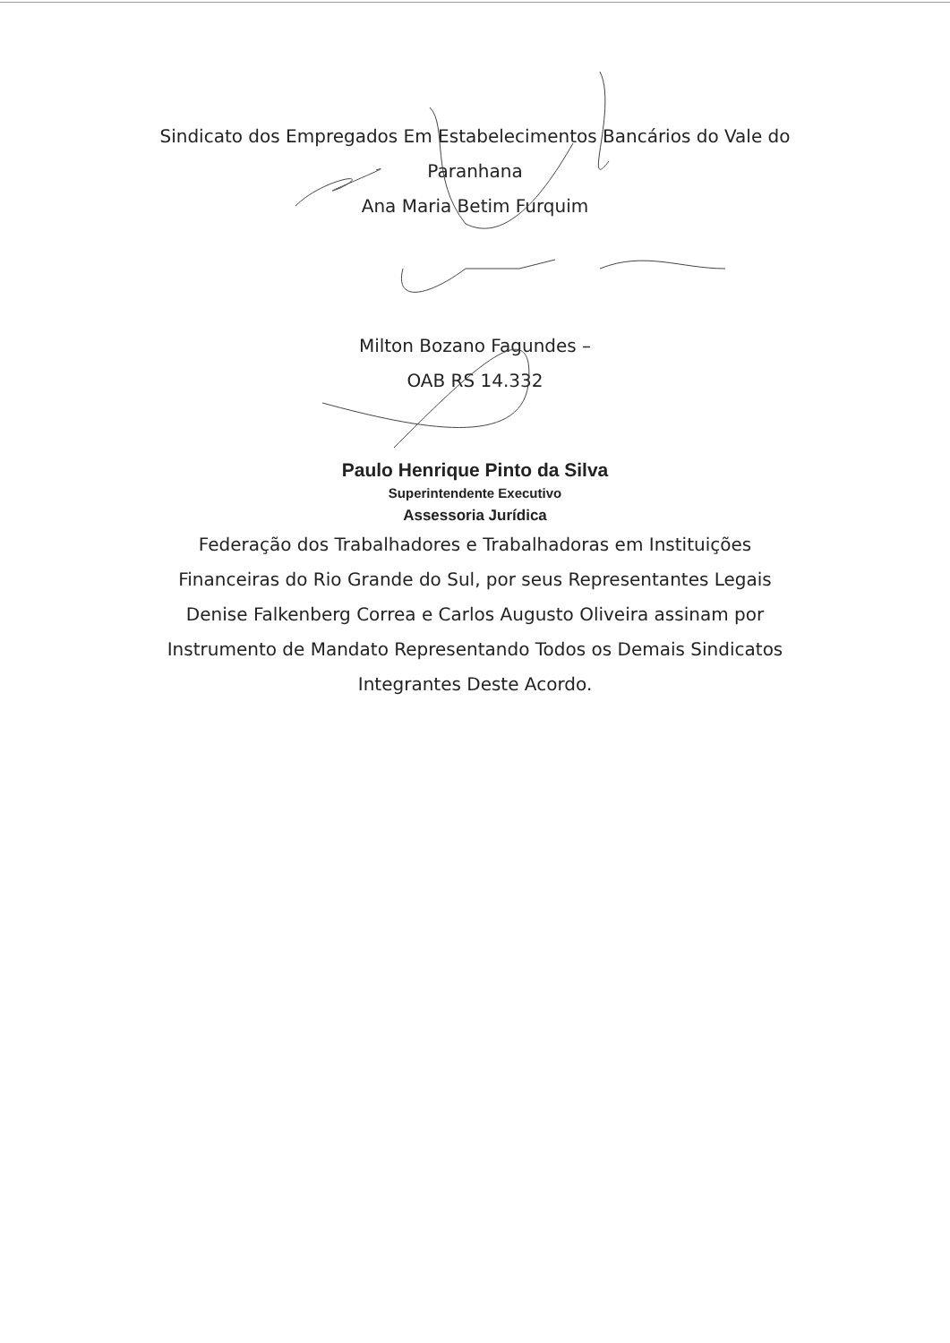Sindicato dos Empregados Em Estabelecimentos Bancários do Vale do
Paranhana
Ana Maria Betim Furquim
Milton Bozano Fagundes –
OAB RS 14.332
Paulo Henrique Pinto da Silva
Superintendente Executivo
Assessoria Jurídica
Federação dos Trabalhadores e Trabalhadoras em Instituições
Financeiras do Rio Grande do Sul, por seus Representantes Legais
Denise Falkenberg Correa e Carlos Augusto Oliveira assinam por
Instrumento de Mandato Representando Todos os Demais Sindicatos
Integrantes Deste Acordo.